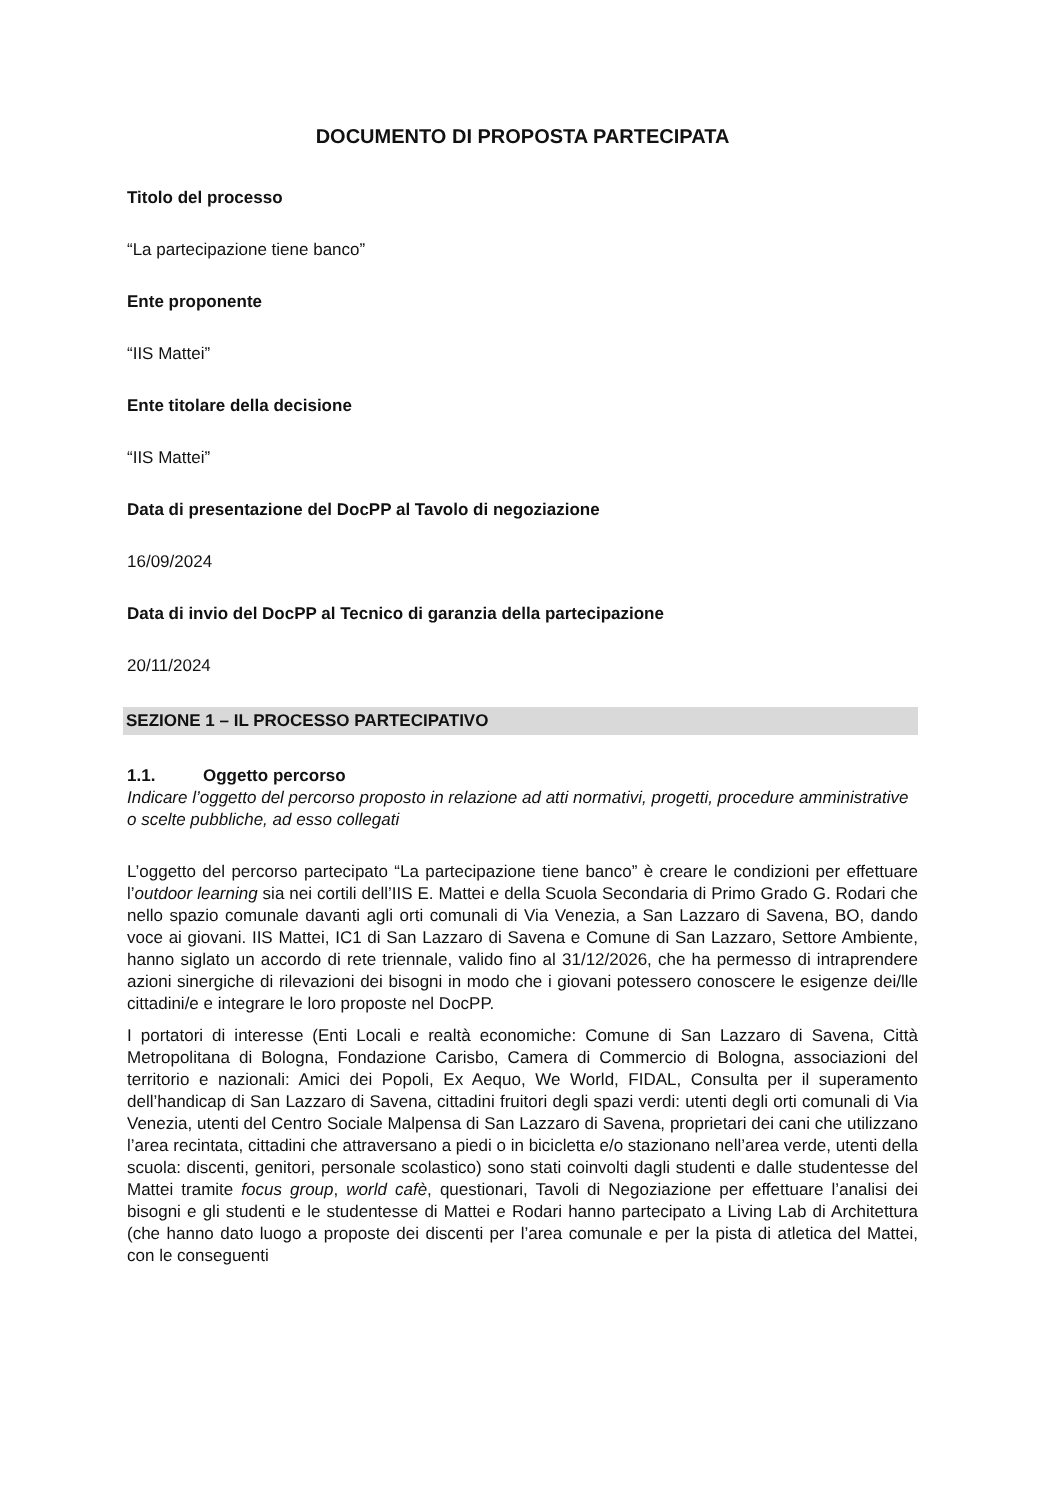DOCUMENTO DI PROPOSTA PARTECIPATA
Titolo del processo
“La partecipazione tiene banco”
Ente proponente
“IIS Mattei”
Ente titolare della decisione
“IIS Mattei”
Data di presentazione del DocPP al Tavolo di negoziazione
16/09/2024
Data di invio del DocPP al Tecnico di garanzia della partecipazione
20/11/2024
SEZIONE 1 – IL PROCESSO PARTECIPATIVO
1.1. Oggetto percorso
Indicare l’oggetto del percorso proposto in relazione ad atti normativi, progetti, procedure amministrative o scelte pubbliche, ad esso collegati
L’oggetto del percorso partecipato “La partecipazione tiene banco” è creare le condizioni per effettuare l’outdoor learning sia nei cortili dell’IIS E. Mattei e della Scuola Secondaria di Primo Grado G. Rodari che nello spazio comunale davanti agli orti comunali di Via Venezia, a San Lazzaro di Savena, BO, dando voce ai giovani. IIS Mattei, IC1 di San Lazzaro di Savena e Comune di San Lazzaro, Settore Ambiente, hanno siglato un accordo di rete triennale, valido fino al 31/12/2026, che ha permesso di intraprendere azioni sinergiche di rilevazioni dei bisogni in modo che i giovani potessero conoscere le esigenze dei/lle cittadini/e e integrare le loro proposte nel DocPP.
I portatori di interesse (Enti Locali e realtà economiche: Comune di San Lazzaro di Savena, Città Metropolitana di Bologna, Fondazione Carisbo, Camera di Commercio di Bologna, associazioni del territorio e nazionali: Amici dei Popoli, Ex Aequo, We World, FIDAL, Consulta per il superamento dell’handicap di San Lazzaro di Savena, cittadini fruitori degli spazi verdi: utenti degli orti comunali di Via Venezia, utenti del Centro Sociale Malpensa di San Lazzaro di Savena, proprietari dei cani che utilizzano l’area recintata, cittadini che attraversano a piedi o in bicicletta e/o stazionano nell’area verde, utenti della scuola: discenti, genitori, personale scolastico) sono stati coinvolti dagli studenti e dalle studentesse del Mattei tramite focus group, world cafè, questionari, Tavoli di Negoziazione per effettuare l’analisi dei bisogni e gli studenti e le studentesse di Mattei e Rodari hanno partecipato a Living Lab di Architettura (che hanno dato luogo a proposte dei discenti per l’area comunale e per la pista di atletica del Mattei, con le conseguenti